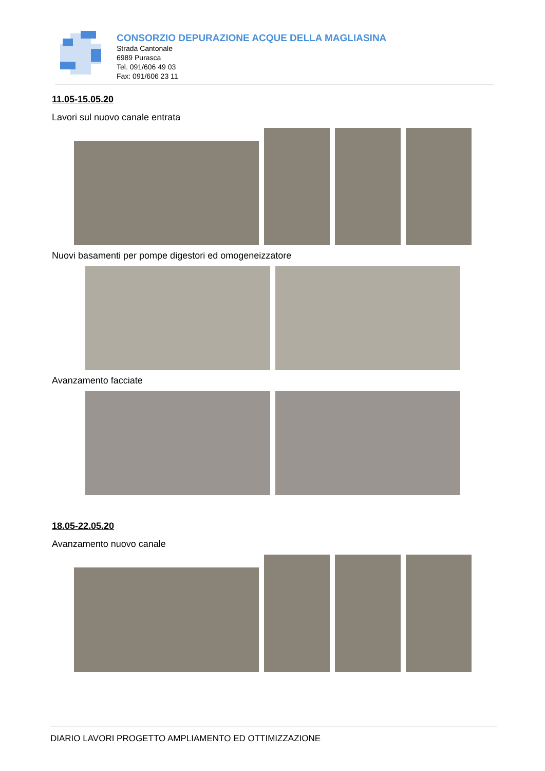CONSORZIO DEPURAZIONE ACQUE DELLA MAGLIASINA
Strada Cantonale
6989 Purasca
Tel. 091/606 49 03
Fax: 091/606 23 11
11.05-15.05.20
Lavori sul nuovo canale entrata
Nuovi basamenti per pompe digestori ed omogeneizzatore
Avanzamento facciate
18.05-22.05.20
Avanzamento nuovo canale
DIARIO LAVORI PROGETTO AMPLIAMENTO ED OTTIMIZZAZIONE